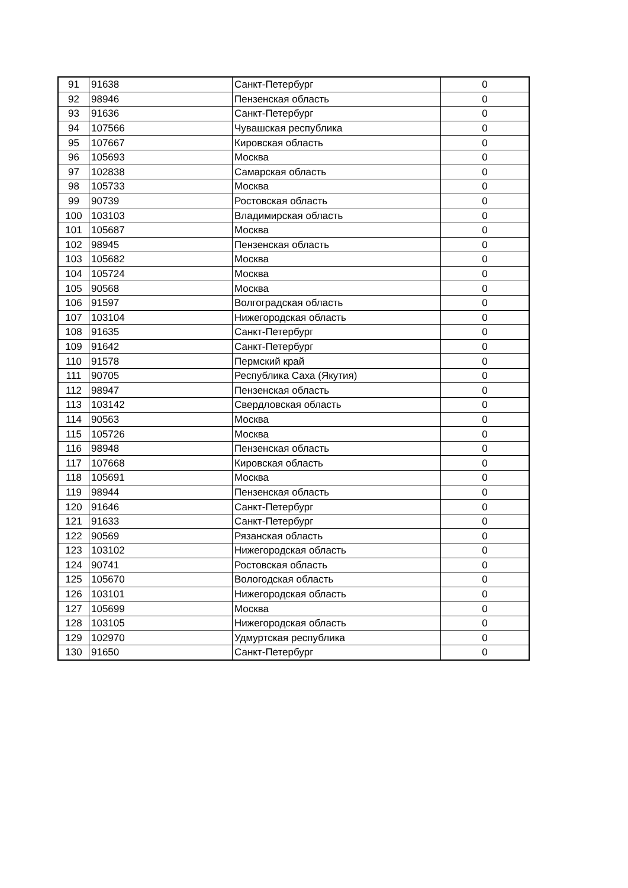| 91 | 91638 | Санкт-Петербург | 0 |
| 92 | 98946 | Пензенская область | 0 |
| 93 | 91636 | Санкт-Петербург | 0 |
| 94 | 107566 | Чувашская республика | 0 |
| 95 | 107667 | Кировская область | 0 |
| 96 | 105693 | Москва | 0 |
| 97 | 102838 | Самарская область | 0 |
| 98 | 105733 | Москва | 0 |
| 99 | 90739 | Ростовская область | 0 |
| 100 | 103103 | Владимирская область | 0 |
| 101 | 105687 | Москва | 0 |
| 102 | 98945 | Пензенская область | 0 |
| 103 | 105682 | Москва | 0 |
| 104 | 105724 | Москва | 0 |
| 105 | 90568 | Москва | 0 |
| 106 | 91597 | Волгоградская область | 0 |
| 107 | 103104 | Нижегородская область | 0 |
| 108 | 91635 | Санкт-Петербург | 0 |
| 109 | 91642 | Санкт-Петербург | 0 |
| 110 | 91578 | Пермский край | 0 |
| 111 | 90705 | Республика Саха (Якутия) | 0 |
| 112 | 98947 | Пензенская область | 0 |
| 113 | 103142 | Свердловская область | 0 |
| 114 | 90563 | Москва | 0 |
| 115 | 105726 | Москва | 0 |
| 116 | 98948 | Пензенская область | 0 |
| 117 | 107668 | Кировская область | 0 |
| 118 | 105691 | Москва | 0 |
| 119 | 98944 | Пензенская область | 0 |
| 120 | 91646 | Санкт-Петербург | 0 |
| 121 | 91633 | Санкт-Петербург | 0 |
| 122 | 90569 | Рязанская область | 0 |
| 123 | 103102 | Нижегородская область | 0 |
| 124 | 90741 | Ростовская область | 0 |
| 125 | 105670 | Вологодская область | 0 |
| 126 | 103101 | Нижегородская область | 0 |
| 127 | 105699 | Москва | 0 |
| 128 | 103105 | Нижегородская область | 0 |
| 129 | 102970 | Удмуртская республика | 0 |
| 130 | 91650 | Санкт-Петербург | 0 |